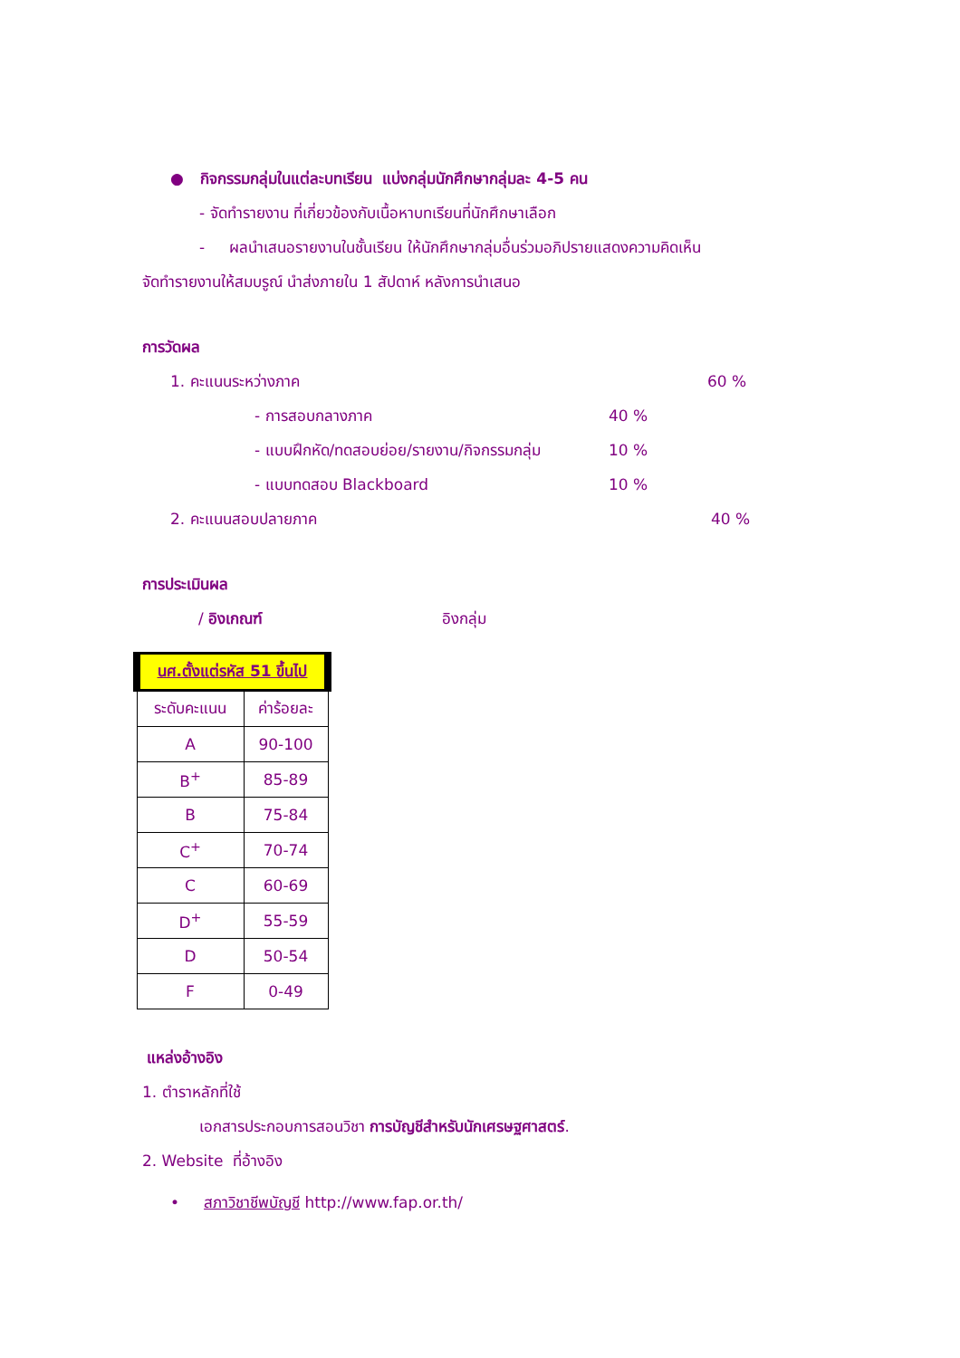● กิจกรรมกลุ่มในแต่ละบทเรียน แบ่งกลุ่มนักศึกษากลุ่มละ 4-5 คน
- จัดทำรายงาน ที่เกี่ยวข้องกับเนื้อหาบทเรียนที่นักศึกษาเลือก
- ผลนำเสนอรายงานในชั้นเรียน ให้นักศึกษากลุ่มอื่นร่วมอภิปรายแสดงความคิดเห็น
จัดทำรายงานให้สมบรูณ์ นำส่งภายใน 1 สัปดาห์ หลังการนำเสนอ
การวัดผล
1. คะแนนระหว่างภาค 60 %
- การสอบกลางภาค 40 %
- แบบฝึกหัด/ทดสอบย่อย/รายงาน/กิจกรรมกลุ่ม 10 %
- แบบทดสอบ Blackboard 10 %
2. คะแนนสอบปลายภาค 40 %
การประเมินผล
/ อิงเกณฑ์ อิงกลุ่ม
| นศ.ตั้งแต่รหัส 51 ขึ้นไป | |
| --- | --- |
| ระดับคะแนน | ค่าร้อยละ |
| A | 90-100 |
| B<sup>+</sup> | 85-89 |
| B | 75-84 |
| C<sup>+</sup> | 70-74 |
| C | 60-69 |
| D<sup>+</sup> | 55-59 |
| D | 50-54 |
| F | 0-49 |
แหล่งอ้างอิง
1. ตำราหลักที่ใช้
เอกสารประกอบการสอนวิชา การบัญชีสำหรับนักเศรษฐศาสตร์.
2. Website ที่อ้างอิง
• สภาวิชาชีพบัญชี http://www.fap.or.th/